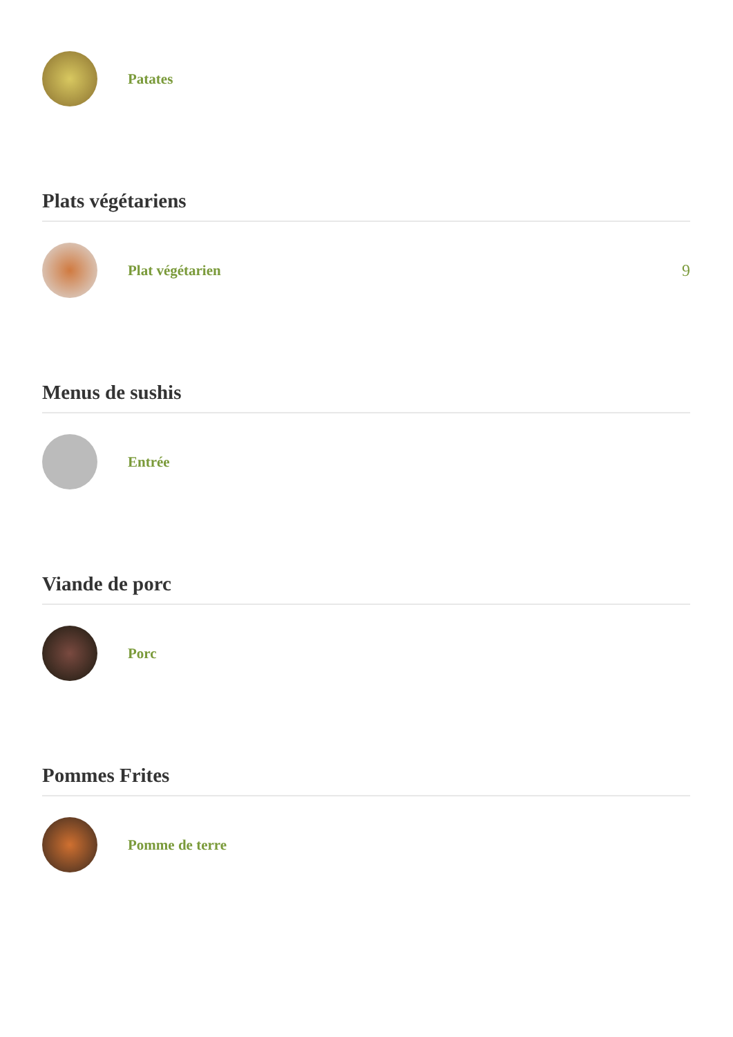Patates
Plats végétariens
Plat végétarien 9
Menus de sushis
Entrée
Viande de porc
Porc
Pommes Frites
Pomme de terre